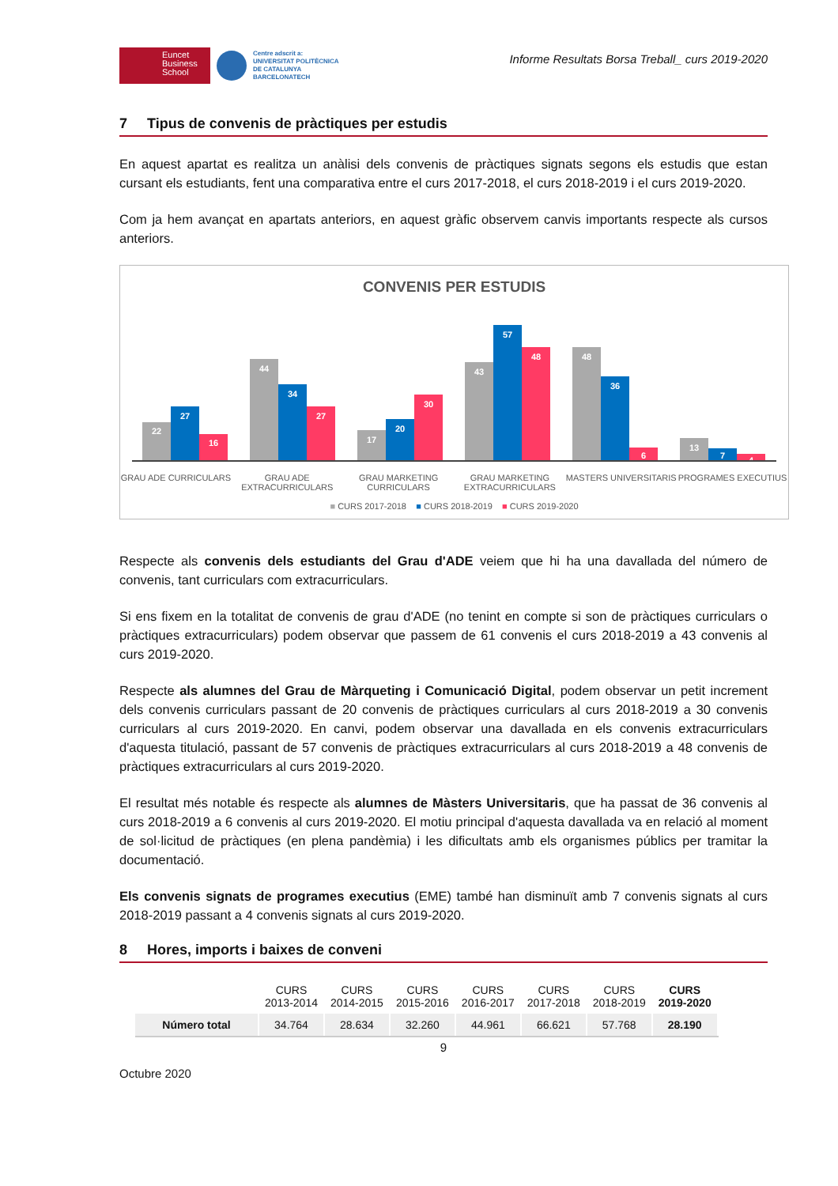Euncet
Business
School
Centre adscrit a:
UNIVERSITAT POLITÈCNICA
DE CATALUNYA
BARCELONATECH
Informe Resultats Borsa Treball_ curs 2019-2020
7 Tipus de convenis de pràctiques per estudis
En aquest apartat es realitza un anàlisi dels convenis de pràctiques signats segons els estudis que estan cursant els estudiants, fent una comparativa entre el curs 2017-2018, el curs 2018-2019 i el curs 2019-2020.
Com ja hem avançat en apartats anteriors, en aquest gràfic observem canvis importants respecte als cursos anteriors.
CONVENIS PER ESTUDIS
22
27
16
44
34
27
17
20
30
43
57
48
48
36
6
13
7
4
GRAU ADE CURRICULARS GRAU ADE EXTRACURRICULARS GRAU MARKETING CURRICULARS GRAU MARKETING EXTRACURRICULARS
MASTERS UNIVERSITARIS PROGRAMES EXECUTIUS
■ CURS 2017-2018 ■ CURS 2018-2019 ■ CURS 2019-2020
Respecte als convenis dels estudiants del Grau d'ADE veiem que hi ha una davallada del número de convenis, tant curriculars com extracurriculars.
Si ens fixem en la totalitat de convenis de grau d'ADE (no tenint en compte si son de pràctiques curriculars o pràctiques extracurriculars) podem observar que passem de 61 convenis el curs 2018-2019 a 43 convenis al curs 2019-2020.
Respecte als alumnes del Grau de Màrqueting i Comunicació Digital, podem observar un petit increment dels convenis curriculars passant de 20 convenis de pràctiques curriculars al curs 2018-2019 a 30 convenis curriculars al curs 2019-2020. En canvi, podem observar una davallada en els convenis extracurriculars d'aquesta titulació, passant de 57 convenis de pràctiques extracurriculars al curs 2018-2019 a 48 convenis de pràctiques extracurriculars al curs 2019-2020.
El resultat més notable és respecte als alumnes de Màsters Universitaris, que ha passat de 36 convenis al curs 2018-2019 a 6 convenis al curs 2019-2020. El motiu principal d'aquesta davallada va en relació al moment de sol·licitud de pràctiques (en plena pandèmia) i les dificultats amb els organismes públics per tramitar la documentació.
Els convenis signats de programes executius (EME) també han disminuït amb 7 convenis signats al curs 2018-2019 passant a 4 convenis signats al curs 2019-2020.
8 Hores, imports i baixes de conveni
| | CURS 2013-2014 | CURS 2014-2015 | CURS 2015-2016 | CURS 2016-2017 | CURS 2017-2018 | CURS 2018-2019 | CURS 2019-2020 |
| --- | --- | --- | --- | --- | --- | --- | --- |
| Número total | 34.764 | 28.634 | 32.260 | 44.961 | 66.621 | 57.768 | 28.190 |
9
Octubre 2020